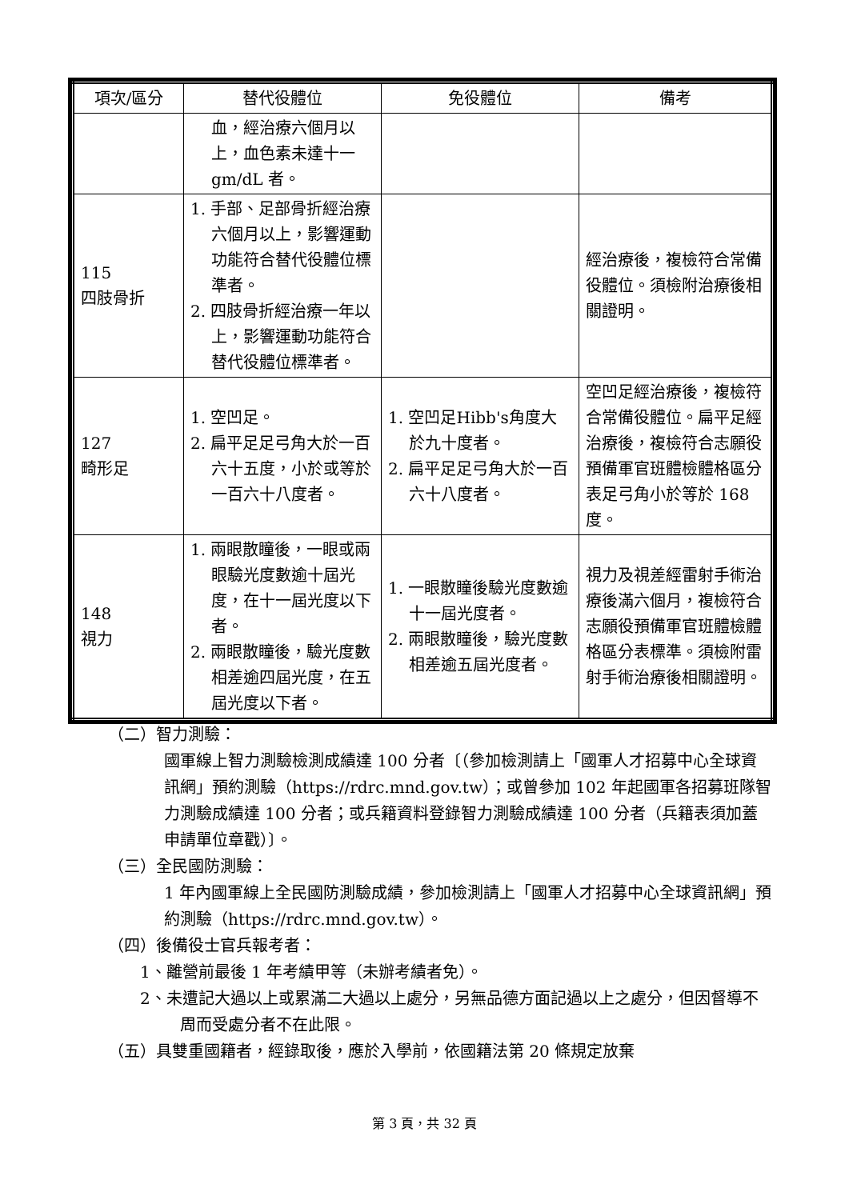| 項次/區分 | 替代役體位 | 免役體位 | 備考 |
| --- | --- | --- | --- |
| | 血，經治療六個月以上，血色素未達十一 gm/dL 者。 | | |
| 115 四肢骨折 | 1. 手部、足部骨折經治療六個月以上，影響運動功能符合替代役體位標準者。 2. 四肢骨折經治療一年以上，影響運動功能符合替代役體位標準者。 | | 經治療後，複檢符合常備役體位。須檢附治療後相關證明。 |
| 127 畸形足 | 1. 空凹足。 2. 扁平足足弓角大於一百六十五度，小於或等於一百六十八度者。 | 1. 空凹足Hibb's角度大於九十度者。 2. 扁平足足弓角大於一百六十八度者。 | 空凹足經治療後，複檢符合常備役體位。扁平足經治療後，複檢符合志願役預備軍官班體檢體格區分表足弓角小於等於 168 度。 |
| 148 視力 | 1. 兩眼散瞳後，一眼或兩眼驗光度數逾十屆光度，在十一屆光度以下者。 2. 兩眼散瞳後，驗光度數相差逾四屆光度，在五屆光度以下者。 | 1. 一眼散瞳後驗光度數逾十一屆光度者。 2. 兩眼散瞳後，驗光度數相差逾五屆光度者。 | 視力及視差經雷射手術治療後滿六個月，複檢符合志願役預備軍官班體檢體格區分表標準。須檢附雷射手術治療後相關證明。 |
（二）智力測驗：
國軍線上智力測驗檢測成績達 100 分者〔（參加檢測請上「國軍人才招募中心全球資訊網」預約測驗（https://rdrc.mnd.gov.tw）；或曾參加 102 年起國軍各招募班隊智力測驗成績達 100 分者；或兵籍資料登錄智力測驗成績達 100 分者（兵籍表須加蓋申請單位章戳）〕。
（三）全民國防測驗：
1 年內國軍線上全民國防測驗成績，參加檢測請上「國軍人才招募中心全球資訊網」預約測驗（https://rdrc.mnd.gov.tw）。
（四）後備役士官兵報考者：
1、離營前最後 1 年考績甲等（未辦考績者免）。
2、未遭記大過以上或累滿二大過以上處分，另無品德方面記過以上之處分，但因督導不周而受處分者不在此限。
（五）具雙重國籍者，經錄取後，應於入學前，依國籍法第 20 條規定放棄
第 3 頁，共 32 頁